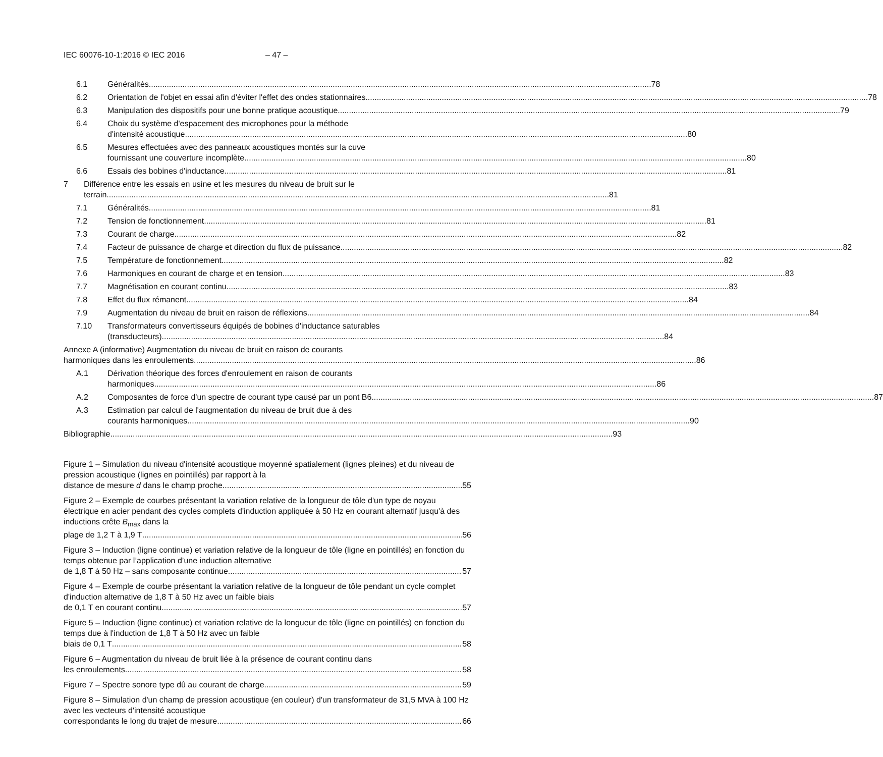IEC 60076-10-1:2016 © IEC 2016 – 47 –
6.1 Généralités 78
6.2 Orientation de l'objet en essai afin d'éviter l'effet des ondes stationnaires 78
6.3 Manipulation des dispositifs pour une bonne pratique acoustique 79
6.4 Choix du système d'espacement des microphones pour la méthode
d'intensité acoustique 80
6.5 Mesures effectuées avec des panneaux acoustiques montés sur la cuve
fournissant une couverture incomplète 80
6.6 Essais des bobines d'inductance 81
7 Différence entre les essais en usine et les mesures du niveau de bruit sur le
terrain 81
7.1 Généralités 81
7.2 Tension de fonctionnement 81
7.3 Courant de charge 82
7.4 Facteur de puissance de charge et direction du flux de puissance 82
7.5 Température de fonctionnement 82
7.6 Harmoniques en courant de charge et en tension 83
7.7 Magnétisation en courant continu 83
7.8 Effet du flux rémanent 84
7.9 Augmentation du niveau de bruit en raison de réflexions 84
7.10 Transformateurs convertisseurs équipés de bobines d'inductance saturables
(transducteurs) 84
Annexe A (informative) Augmentation du niveau de bruit en raison de courants
harmoniques dans les enroulements 86
A.1 Dérivation théorique des forces d'enroulement en raison de courants
harmoniques 86
A.2 Composantes de force d'un spectre de courant type causé par un pont B6 87
A.3 Estimation par calcul de l'augmentation du niveau de bruit due à des
courants harmoniques 90
Bibliographie 93
Figure 1 – Simulation du niveau d'intensité acoustique moyenné spatialement (lignes pleines) et du niveau de pression acoustique (lignes en pointillés) par rapport à la
distance de mesure d dans le champ proche 55
Figure 2 – Exemple de courbes présentant la variation relative de la longueur de tôle d'un type de noyau électrique en acier pendant des cycles complets d'induction appliquée à 50 Hz en courant alternatif jusqu'à des inductions crête B<sub>max</sub> dans la
plage de 1,2 T à 1,9 T 56
Figure 3 – Induction (ligne continue) et variation relative de la longueur de tôle (ligne en pointillés) en fonction du temps obtenue par l’application d’une induction alternative
de 1,8 T à 50 Hz – sans composante continue 57
Figure 4 – Exemple de courbe présentant la variation relative de la longueur de tôle pendant un cycle complet d'induction alternative de 1,8 T à 50 Hz avec un faible biais
de 0,1 T en courant continu 57
Figure 5 – Induction (ligne continue) et variation relative de la longueur de tôle (ligne en pointillés) en fonction du temps due à l'induction de 1,8 T à 50 Hz avec un faible
biais de 0,1 T 58
Figure 6 – Augmentation du niveau de bruit liée à la présence de courant continu dans
les enroulements 58
Figure 7 – Spectre sonore type dû au courant de charge 59
Figure 8 – Simulation d'un champ de pression acoustique (en couleur) d'un transformateur de 31,5 MVA à 100 Hz avec les vecteurs d'intensité acoustique
correspondants le long du trajet de mesure 66